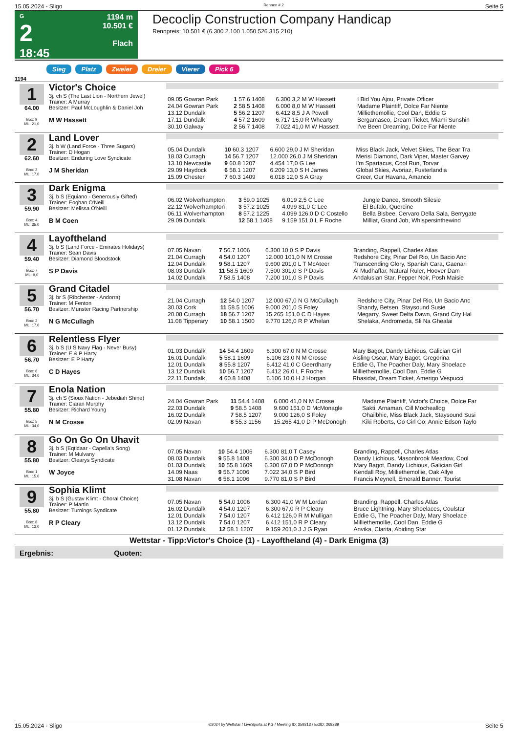15.05.2024 - Sligo Rennen # 2 Seite 5
G
2
18:45
1194 m
10.501 €
Flach
Decoclip Construction Company Handicap
Rennpreis: 10.501 € (6.300 2.100 1.050 526 315 210)
Sieg Platz Zweier Dreier Vierer Pick 6
1194
1
64.00
Box: 9
ML: 21,0
Victor's Choice
3j. ch S (The Last Lion - Northern Jewel)
Trainer: A Murray
Besitzer: Paul McLoughlin & Daniel Joh
M W Hassett
| 09.05 Gowran Park | 1 57.6 1408 | 6.300 3,2 M W Hassett | I Bid You Ajou, Private Officer |
| 24.04 Gowran Park | 2 58.5 1408 | 6.000 8,0 M W Hassett | Madame Plaintiff, Dolce Far Niente |
| 13.12 Dundalk | 5 56.2 1207 | 6.412 8,5 J A Powell | Milliethemollie, Cool Dan, Eddie G |
| 17.11 Dundalk | 4 57.2 1609 | 6.717 15,0 R Whearty | Bergamasco, Dream Ticket, Miami Sunshin |
| 30.10 Galway | 2 56.7 1408 | 7.022 41,0 M W Hassett | I've Been Dreaming, Dolce Far Niente |
2
62.60
Box: 2
ML: 17,0
Land Lover
3j. b W (Land Force - Three Sugars)
Trainer: D Hogan
Besitzer: Enduring Love Syndicate
J M Sheridan
| 05.04 Dundalk | 10 60.3 1207 | 6.600 29,0 J M Sheridan | Miss Black Jack, Velvet Skies, The Bear Tra |
| 18.03 Curragh | 14 56.7 1207 | 12.000 26,0 J M Sheridan | Merisi Diamond, Dark Viper, Master Garvey |
| 13.10 Newcastle | 9 60.8 1207 | 4.454 17,0 G Lee | I'm Spartacus, Cool Run, Torvar |
| 29.09 Haydock | 6 58.1 1207 | 6.209 13,0 S H James | Global Skies, Avoriaz, Fusterlandia |
| 15.09 Chester | 7 60.3 1409 | 6.018 12,0 S A Gray | Greer, Our Havana, Amancio |
3
59.90
Box: 4
ML: 35,0
Dark Enigma
3j. b S (Equiano - Generously Gifted)
Trainer: Eoghan O'Neill
Besitzer: Melissa O'Neill
B M Coen
| 06.02 Wolverhampton | 3 59.0 1025 | 6.019 2,5 C Lee | Jungle Dance, Smooth Silesie |
| 22.12 Wolverhampton | 3 57.2 1025 | 4.099 81,0 C Lee | El Bufalo, Quercine |
| 06.11 Wolverhampton | 8 57.2 1225 | 4.099 126,0 D C Costello | Bella Bisbee, Cervaro Della Sala, Berrygate |
| 29.09 Dundalk | 12 58.1 1408 | 9.159 151,0 L F Roche | Milliat, Grand Job, Whispersinthewind |
4
59.40
Box: 7
ML: 9,0
Layoftheland
3j. b S (Land Force - Emirates Holidays)
Trainer: Sean Davis
Besitzer: Diamond Bloodstock
S P Davis
| 07.05 Navan | 7 56.7 1006 | 6.300 10,0 S P Davis | Branding, Rappell, Charles Atlas |
| 21.04 Curragh | 4 54.0 1207 | 12.000 101,0 N M Crosse | Redshore City, Pinar Del Rio, Un Bacio Anc |
| 12.04 Dundalk | 9 58.1 1207 | 9.600 201,0 L T McAteer | Transcending Glory, Spanish Cara, Gaenari |
| 08.03 Dundalk | 11 58.5 1609 | 7.500 301,0 S P Davis | Al Mudhaffar, Natural Ruler, Hoover Dam |
| 14.02 Dundalk | 7 58.5 1408 | 7.200 101,0 S P Davis | Andalusian Star, Pepper Noir, Posh Maisie |
5
56.70
Box: 3
ML: 17,0
Grand Citadel
3j. br S (Ribchester - Andorra)
Trainer: M Fenton
Besitzer: Munster Racing Partnership
N G McCullagh
| 21.04 Curragh | 12 54.0 1207 | 12.000 67,0 N G McCullagh | Redshore City, Pinar Del Rio, Un Bacio Anc |
| 30.03 Cork | 11 58.5 1006 | 9.000 201,0 S Foley | Shandy, Betsen, Staysound Susie |
| 20.08 Curragh | 18 56.7 1207 | 15.265 151,0 C D Hayes | Megarry, Sweet Delta Dawn, Grand City Hal |
| 11.08 Tipperary | 10 58.1 1500 | 9.770 126,0 R P Whelan | Shelaka, Andromeda, Sli Na Ghealai |
6
56.70
Box: 6
ML: 34,0
Relentless Flyer
3j. b S (U S Navy Flag - Never Busy)
Trainer: E & P Harty
Besitzer: E P Harty
C D Hayes
| 01.03 Dundalk | 14 54.4 1609 | 6.300 67,0 N M Crosse | Mary Bagot, Dandy Lichious, Galician Girl |
| 16.01 Dundalk | 5 58.1 1609 | 6.106 23,0 N M Crosse | Aisling Oscar, Mary Bagot, Gregorina |
| 12.01 Dundalk | 8 55.8 1207 | 6.412 41,0 C Geerdharry | Eddie G, The Poacher Daly, Mary Shoelace |
| 13.12 Dundalk | 10 56.7 1207 | 6.412 26,0 L F Roche | Milliethemollie, Cool Dan, Eddie G |
| 22.11 Dundalk | 4 60.8 1408 | 6.106 10,0 H J Horgan | Rhasidat, Dream Ticket, Amerigo Vespucci |
7
55.80
Box: 5
ML: 34,0
Enola Nation
3j. ch S (Sioux Nation - Jebediah Shine)
Trainer: Ciaran Murphy
Besitzer: Richard Young
N M Crosse
| 24.04 Gowran Park | 11 54.4 1408 | 6.000 41,0 N M Crosse | Madame Plaintiff, Victor's Choice, Dolce Far |
| 22.03 Dundalk | 9 58.5 1408 | 9.600 151,0 D McMonagle | Sakti, Arnaman, Cill Mocheallog |
| 16.02 Dundalk | 7 58.5 1207 | 9.000 126,0 S Foley | Ohailbhic, Miss Black Jack, Staysound Susi |
| 02.09 Navan | 8 55.3 1156 | 15.265 41,0 D P McDonogh | Kiki Roberts, Go Girl Go, Annie Edson Taylo |
8
55.80
Box: 1
ML: 15,0
Go On Go On Uhavit
3j. b S (Eqtidaar - Capella's Song)
Trainer: M Mulvany
Besitzer: Clearys Syndicate
W Joyce
| 07.05 Navan | 10 54.4 1006 | 6.300 81,0 T Casey | Branding, Rappell, Charles Atlas |
| 08.03 Dundalk | 9 55.8 1408 | 6.300 34,0 D P McDonogh | Dandy Lichious, Masonbrook Meadow, Cool |
| 01.03 Dundalk | 10 55.8 1609 | 6.300 67,0 D P McDonogh | Mary Bagot, Dandy Lichious, Galician Girl |
| 14.09 Naas | 9 56.7 1006 | 7.022 34,0 S P Bird | Kendall Roy, Milliethemollie, Oak Allye |
| 31.08 Navan | 6 58.1 1006 | 9.770 81,0 S P Bird | Francis Meynell, Emerald Banner, Tourist |
9
55.80
Box: 8
ML: 13,0
Sophia Klimt
3j. b S (Gustav Klimt - Choral Choice)
Trainer: P Martin
Besitzer: Turnings Syndicate
R P Cleary
| 07.05 Navan | 5 54.0 1006 | 6.300 41,0 W M Lordan | Branding, Rappell, Charles Atlas |
| 16.02 Dundalk | 4 54.0 1207 | 6.300 67,0 R P Cleary | Bruce Lightning, Mary Shoelaces, Coulstar |
| 12.01 Dundalk | 7 54.0 1207 | 6.412 126,0 R M Mulligan | Eddie G, The Poacher Daly, Mary Shoelace |
| 13.12 Dundalk | 7 54.0 1207 | 6.412 151,0 R P Cleary | Milliethemollie, Cool Dan, Eddie G |
| 01.12 Dundalk | 12 58.1 1207 | 9.159 201,0 J J G Ryan | Anvika, Clarita, Abiding Star |
Wettstar - Tipp:Victor's Choice (1) - Layoftheland (4) - Dark Enigma (3)
Ergebnis: Quoten:
15.05.2024 - Sligo ©2024 by Wettstar / LiveSports.at KG / Meeting ID: 359213 / ExtID: 268289 Seite 5